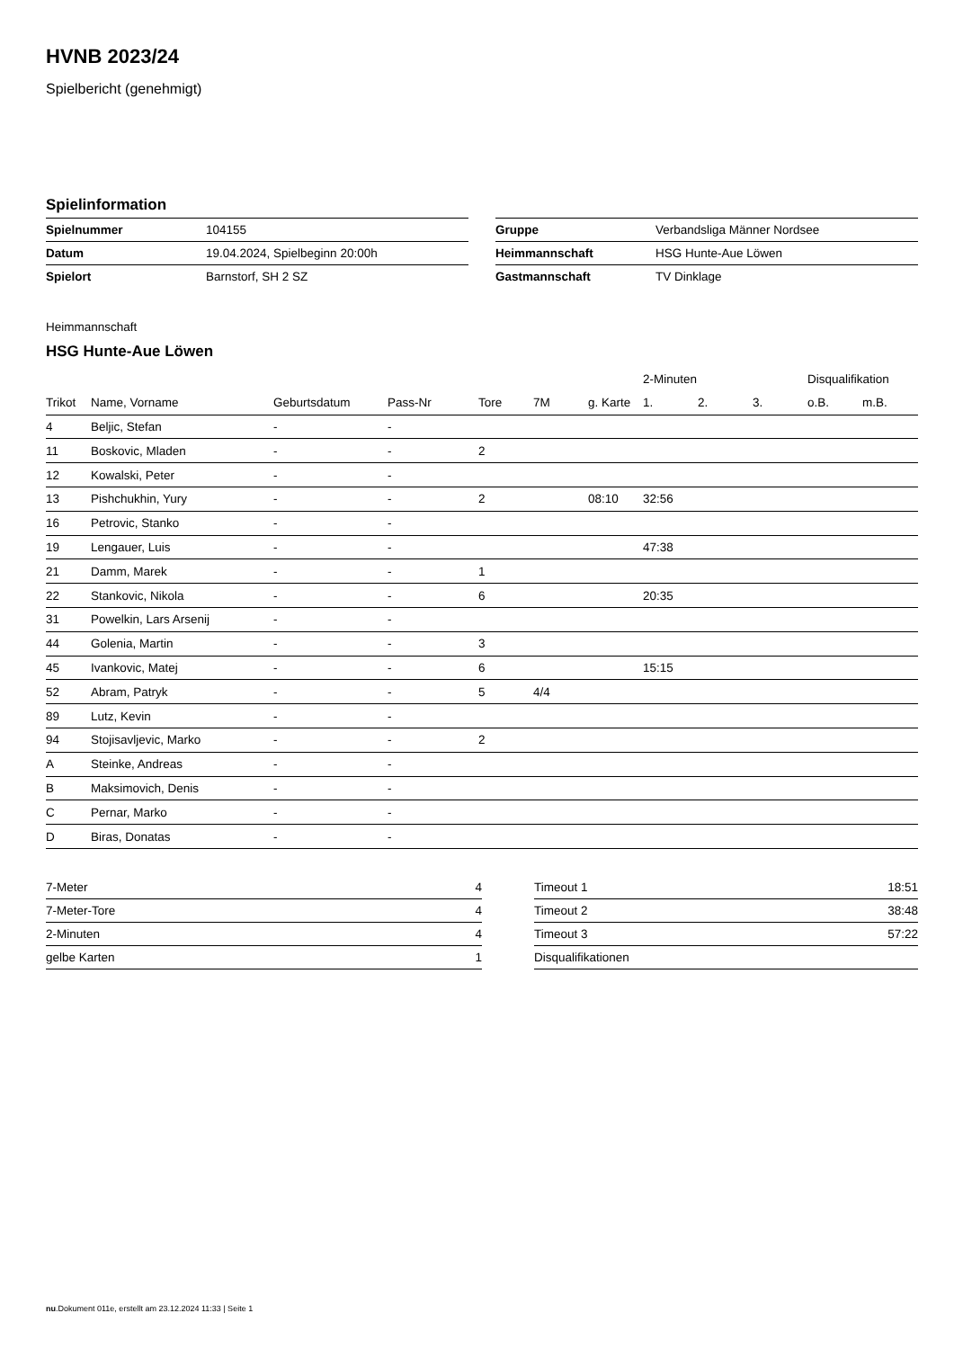HVNB 2023/24
Spielbericht (genehmigt)
Spielinformation
| Spielnummer | 104155 |
| Datum | 19.04.2024, Spielbeginn 20:00h |
| Spielort | Barnstorf, SH 2 SZ |
| Gruppe | Verbandsliga Männer Nordsee |
| Heimmannschaft | HSG Hunte-Aue Löwen |
| Gastmannschaft | TV Dinklage |
Heimmannschaft
HSG Hunte-Aue Löwen
| | | | | | | | 2-Minuten | | | Disqualifikation | |
| --- | --- | --- | --- | --- | --- | --- | --- | --- | --- | --- | --- |
| Trikot | Name, Vorname | Geburtsdatum | Pass-Nr | Tore | 7M | g. Karte | 1. | 2. | 3. | o.B. | m.B. |
| 4 | Beljic, Stefan | - | - | | | | | | | | |
| 11 | Boskovic, Mladen | - | - | 2 | | | | | | | |
| 12 | Kowalski, Peter | - | - | | | | | | | | |
| 13 | Pishchukhin, Yury | - | - | 2 | | 08:10 | 32:56 | | | | |
| 16 | Petrovic, Stanko | - | - | | | | | | | | |
| 19 | Lengauer, Luis | - | - | | | | 47:38 | | | | |
| 21 | Damm, Marek | - | - | 1 | | | | | | | |
| 22 | Stankovic, Nikola | - | - | 6 | | | 20:35 | | | | |
| 31 | Powelkin, Lars Arsenij | - | - | | | | | | | | |
| 44 | Golenia, Martin | - | - | 3 | | | | | | | |
| 45 | Ivankovic, Matej | - | - | 6 | | | 15:15 | | | | |
| 52 | Abram, Patryk | - | - | 5 | 4/4 | | | | | | |
| 89 | Lutz, Kevin | - | - | | | | | | | | |
| 94 | Stojisavljevic, Marko | - | - | 2 | | | | | | | |
| A | Steinke, Andreas | - | - | | | | | | | | |
| B | Maksimovich, Denis | - | - | | | | | | | | |
| C | Pernar, Marko | - | - | | | | | | | | |
| D | Biras, Donatas | - | - | | | | | | | | |
| 7-Meter | 4 |
| 7-Meter-Tore | 4 |
| 2-Minuten | 4 |
| gelbe Karten | 1 |
| Timeout 1 | 18:51 |
| Timeout 2 | 38:48 |
| Timeout 3 | 57:22 |
| Disqualifikationen | |
nu.Dokument 011e, erstellt am 23.12.2024 11:33 | Seite 1